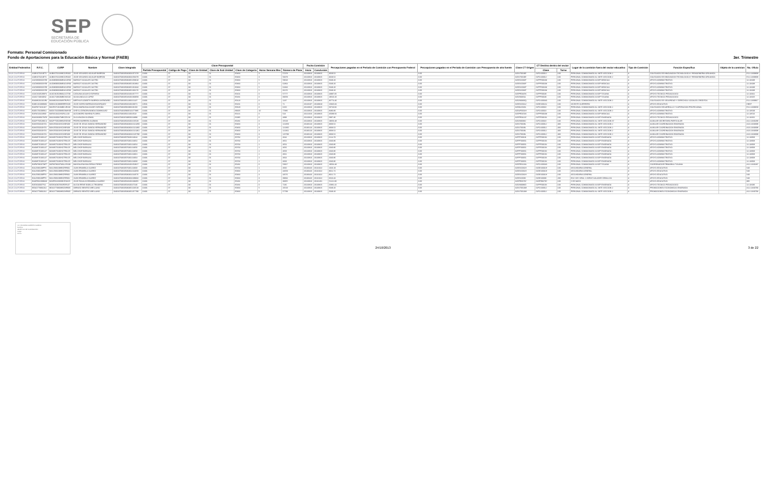SEP
SECRETARÍA DE
EDUCACIÓN PÚBLICA
Formato: Personal Comisionado
Fondo de Aportaciones para la Educación Básica y Normal (FAEB)
3er. Trimestre
| Entidad Federativa | R.F.C. | CURP | Nombre | Clave integrada | Clave Presupuestal | | | | | | | Fecha Comisión | | Percepciones pagadas en el Periodo de Comisión con Presupuesto Federal | Percepciones pagadas en el Periodo de Comisión con Presupuesto de otra fuente | Clave CT Origen | CT Destino dentro del sector | | Lugar de la comisión fuera del sector educativo | Tipo de Comisión | Función Específica | Objeto de la comision | No. Oficio |
| --- | --- | --- | --- | --- | --- | --- | --- | --- | --- | --- | --- | --- | --- | --- | --- | --- | --- | --- | --- | --- | --- | --- | --- |
| | | | | | Partida Presupuestal | Código de Pago | Clave de Unidad | Clave de Sub Unidad | Clave de Categoría | Horas Semana Mes | Número de Plaza | Inicio | Conclusión | | | | Clave | Turno | | | | | |
| BAJA CALIFORNIA | AUBS670213ET1 | AUBS670213HBCGRG03 | JOSE SEGUNDO AGUILAR BARRON | 10401070301E046303.057478 | 10401 | 07 | 03 | 01 | E0463 | 3 | 57478 | 20120816 | 20130815 | 3029.52 | 0.00 | 02DST0019E | 02FGS0001J | 100 | PERSONAL COMISIONADO AL SNTE SECCION 2 | A | COLEGIADO DE INNOVACION TECNOLOGICA Y REINGENIERIA ORGANICA | | E12-13/39808 |
| BAJA CALIFORNIA | AUBS670213ET1 | AUBS670213HBCGRG03 | JOSE SEGUNDO AGUILAR BARRON | 10401070301E046303.058479 | 10401 | 07 | 03 | 01 | E0463 | 3 | 58479 | 20120816 | 20130815 | 3029.52 | 0.00 | 02DST0019E | 02FGS0001J | 100 | PERSONAL COMISIONADO AL SNTE SECCION 2 | A | COLEGIADO DE INNOVACION TECNOLOGICA Y REINGENIERIA ORGANICA | | E12-13/39808 |
| BAJA CALIFORNIA | AUCM690603YE9 | AUCM690603MBSGSR00 | MARGOT AGUILAR CASTRO | 10401070301E036305.059018 | 10401 | 07 | 03 | 01 | E0363 | 5 | 59018 | 20120816 | 20130815 | 5049.20 | 0.00 | 02DES0033F | 02FPF0002M | 100 | PERSONAL COMISIONADO A ISEP MEXICALI | A | APOYO ADMINISTRATIVO | | 12-13/438 |
| BAJA CALIFORNIA | AUCM690603YE9 | AUCM690603MBSGSR00 | MARGOT AGUILAR CASTRO | 10401070301E036305.062864 | 10401 | 07 | 03 | 01 | E0363 | 5 | 62864 | 20120816 | 20130815 | 5049.20 | 0.00 | 02DES0033F | 02FPF0002M | 100 | PERSONAL COMISIONADO A ISEP MEXICALI | A | APOYO ADMINISTRATIVO | | 12-13/438 |
| BAJA CALIFORNIA | AUCM690603YE9 | AUCM690603MBSGSR00 | MARGOT AGUILAR CASTRO | 10401070301E036305.062843 | 10401 | 07 | 03 | 01 | E0363 | 5 | 62843 | 20120816 | 20130815 | 5049.20 | 0.00 | 02DES0033F | 02FPF0002M | 100 | PERSONAL COMISIONADO A ISEP MEXICALI | A | APOYO ADMINISTRATIVO | | 12-13/438 |
| BAJA CALIFORNIA | AUCM690603YE9 | AUCM690603MBSGSR00 | MARGOT AGUILAR CASTRO | 10401070301E036305.066276 | 10401 | 07 | 03 | 01 | E0363 | 5 | 66276 | 20120816 | 20130815 | 5049.20 | 0.00 | 02DES0033F | 02FPF0002M | 100 | PERSONAL COMISIONADO A ISEP MEXICALI | A | APOYO ADMINISTRATIVO | | 12-13/438 |
| BAJA CALIFORNIA | AUSC810529NF4 | AUSC810529MSLGCT09 | CATALINA AGUAYO ESPARZA | 10401070301E010100.057777 | 10401 | 07 | 03 | 01 | E0101 | 0 | 57777 | 20120816 | 20130815 | 43987.05 | 0.00 | 02DPR0445K | 02FPF0004K | 100 | PERSONAL COMISIONADO A ISEP TIJUANA | A | APOYO TECNICO PEDAGOGICO | | 12-13/341 |
| BAJA CALIFORNIA | AUSG710810IN2 | AUSG710810MBCNVL03 | SILVIA ANGULO LOPEZ | 10401070301E018100.083059 | 10401 | 07 | 03 | 01 | E0181 | 0 | 83059 | 20120816 | 20130815 | 19526.20 | 0.00 | 02DJN0354L | 02FPF0004K | 100 | PERSONAL COMISIONADO A ISEP TIJUANA | A | APOYO TECNICO PEDAGOGICO | | 12-13/425 |
| BAJA CALIFORNIA | BAAM620416UR4 | BAAM620416MNTRVR21 | MIRTHA ELIZABETH BARRIOS AVENDAÑO | 10401070301E012300.01237 | 10401 | 07 | 03 | 01 | E0123 | 0 | 1237 | 20120816 | 20130815 | 36774.40 | 0.00 | 02DJN0360Q | 02FGS0004G | 100 | PERSONAL COMISIONADO AL SNTE SECCION 2 | A | COLEGIADO DE SEGURIDAD Y DERECHOS SOCIALES CREDITOS | | E12-13/39917 |
| BAJA CALIFORNIA | BABG101088M82 | BABG101088HBRRDS06 | JOSE ISIDRO BARRAZA BOJORQUEZ | 10501070301E020100.00071 | 10501 | 07 | 03 | 01 | E0201 | 0 | 71 | 20120107 | 20130818 | 15845.84 | 0.00 | 02DES0011U | 02DES0011U | 100 | VICENTE GUERRERO | A | APOYO EDUCATIVO | | DBDF |
| BAJA CALIFORNIA | BACR671016JA7 | BACR671016MBCLRS03 | ROSA MARIA BALCAZAR CORONA | 10401070301E062900.06150 | 10401 | 07 | 03 | 01 | E0629 | 0 | 6150 | 20120816 | 20130815 | 58720.92 | 0.00 | 02DML0018L | 02FGS0002I | 100 | PERSONAL COMISIONADO AL SNTE SECCION 2 | A | COLEGIADO DESARROLLO Y SUPERACION PROFESIONAL | | E12-13/39659 |
| BAJA CALIFORNIA | BADS7010095K1 | BADS701009MBCNMH09 | SHEYLA DENORA BANDA DOMINGUEZ | 10401070401E900510.077885 | 10401 | 07 | 04 | 01 | E9005 | 10 | 77885 | 20120816 | 20130815 | 8480.80 | 0.00 | 02DUP0001H | 02FGS0002I | 100 | PERSONAL COMISIONADO AL SNTE SECCION 2 | A | APOYO ADMINISTRATIVO | | 12-13/549 |
| BAJA CALIFORNIA | BAFA510422B69 | BAFA510422HGRLLL03 | ALEJANDRO BAHENA FLORES | 10401070301E022100.0523 | 10401 | 07 | 03 | 01 | E0221 | 0 | 523 | 20121016 | 20130815 | 45689.56 | 0.00 | 02DPR0153X | 02FPF0002M | 100 | PERSONAL COMISIONADO A ISEP MEXICALI | A | APOYO ADMINISTRATIVO | | 12-13/516 |
| BAJA CALIFORNIA | BAGO630927NF8 | BAGO630927MBCZZL04 | OLGA BAZAN GUZMAN | 10401070301E198500.04898 | 10401 | 07 | 03 | 01 | E1985 | 0 | 4898 | 20120816 | 20130815 | 5997.36 | 0.00 | 02DPR0422Z | 02FPF0001N | 100 | PERSONAL COMISIONADO A ISEP ENSENADA | A | APOYO TECNICO PEDAGOGICO | | 12-13/262 |
| BAJA CALIFORNIA | BAGP750529KC4 | BAGP750529HBCRZD09 | PEDRO BARRERA GUZMAN | 10401070301E028100.015529 | 10401 | 07 | 03 | 01 | E0281 | 0 | 15529 | 20120816 | 20130815 | 19650.48 | 0.00 | 02DJN0688J | 02FGS0002I | 100 | PERSONAL COMISIONADO AL SNTE SECCION 37 | A | AUXILIAR SECRETARIA PARTICULAR | | A12-13/40288 |
| BAJA CALIFORNIA | BAHJ550316H7A | BAHJ550316HCSNRS08 | JOSE DE JESUS BANDA HERNANDEZ | 10401070301E046303.0121359 | 10401 | 07 | 03 | 01 | E0463 | 3 | 121359 | 20130123 | 20130815 | 3068.52 | 0.00 | 02DST0029L | 02FGS0001J | 400 | PERSONAL COMISIONADO AL SNTE SECCION 2 | A | AUXILIAR COORDINACION ENSENADA | | A13-13/43698 |
| BAJA CALIFORNIA | BAHJ550316H7A | BAHJ550316HCSNRS08 | JOSE DE JESUS BANDA HERNANDEZ | 10401070301E046303.0121360 | 10401 | 07 | 03 | 01 | E0463 | 3 | 121360 | 20130123 | 20130815 | 3068.52 | 0.00 | 02DST0029L | 02FGS0001J | 400 | PERSONAL COMISIONADO AL SNTE SECCION 2 | A | AUXILIAR COORDINACION ENSENADA | | A13-13/43698 |
| BAJA CALIFORNIA | BAHJ550316H7A | BAHJ550316HCSNRS08 | JOSE DE JESUS BANDA HERNANDEZ | 10401070301E046303.0121361 | 10401 | 07 | 03 | 01 | E0463 | 3 | 121361 | 20130123 | 20130815 | 3068.52 | 0.00 | 02DST0029L | 02FGS0001J | 400 | PERSONAL COMISIONADO AL SNTE SECCION 2 | A | AUXILIAR COORDINACION ENSENADA | | A13-13/43698 |
| BAJA CALIFORNIA | BAHJ550316H7A | BAHJ550316HCSNRS08 | JOSE DE JESUS BANDA HERNANDEZ | 10401070301E046303.0125798 | 10401 | 07 | 03 | 01 | E0463 | 3 | 125798 | 20130123 | 20130815 | 3068.52 | 0.00 | 02DST0029L | 02FGS0001J | 400 | PERSONAL COMISIONADO AL SNTE SECCION 2 | A | AUXILIAR COORDINACION ENSENADA | | A13-13/43698 |
| BAJA CALIFORNIA | BAXM570106U27 | BAXM570106HGTRXL05 | MELCHOR BARAJAS | 10401070301E079206.04644 | 10401 | 07 | 03 | 01 | E0792 | 6 | 4644 | 20120816 | 20130815 | 6114.78 | 0.00 | 02FPF0001N | 02FPF0001N | 100 | PERSONAL COMISIONADO A ISEP ENSENADA | A | APOYO ADMINISTRATIVO | | 12-13/068 |
| BAJA CALIFORNIA | BAXM570106U27 | BAXM570106HGTRXL05 | MELCHOR BARAJAS | 10401070301E076302.04652 | 10401 | 07 | 03 | 01 | E0763 | 2 | 4652 | 20120816 | 20130815 | 2040.86 | 0.00 | 02FPF0005G | 02FPF0001N | 100 | PERSONAL COMISIONADO A ISEP ENSENADA | A | APOYO ADMINISTRATIVO | | 12-13/068 |
| BAJA CALIFORNIA | BAXM570106U27 | BAXM570106HGTRXL05 | MELCHOR BARAJAS | 10401070301E076302.04654 | 10401 | 07 | 03 | 01 | E0763 | 2 | 4654 | 20120816 | 20130815 | 2040.86 | 0.00 | 02FPF0005G | 02FPF0001N | 100 | PERSONAL COMISIONADO A ISEP ENSENADA | A | APOYO ADMINISTRATIVO | | 12-13/068 |
| BAJA CALIFORNIA | BAXM570106U27 | BAXM570106HGTRXL05 | MELCHOR BARAJAS | 10401070301E076302.04656 | 10401 | 07 | 03 | 01 | E0763 | 2 | 4656 | 20120816 | 20130815 | 2040.86 | 0.00 | 02FPF0005G | 02FPF0001N | 100 | PERSONAL COMISIONADO A ISEP ENSENADA | A | APOYO ADMINISTRATIVO | | 12-13/068 |
| BAJA CALIFORNIA | BAXM570106U27 | BAXM570106HGTRXL05 | MELCHOR BARAJAS | 10401070301E076302.04658 | 10401 | 07 | 03 | 01 | E0763 | 2 | 4658 | 20120816 | 20130815 | 2040.86 | 0.00 | 02FPF0005G | 02FPF0001N | 100 | PERSONAL COMISIONADO A ISEP ENSENADA | A | APOYO ADMINISTRATIVO | | 12-13/068 |
| BAJA CALIFORNIA | BAXM570106U27 | BAXM570106HGTRXL05 | MELCHOR BARAJAS | 10401070301E076302.04661 | 10401 | 07 | 03 | 01 | E0763 | 2 | 4661 | 20120816 | 20130815 | 2040.86 | 0.00 | 02FPF0005G | 02FPF0001N | 100 | PERSONAL COMISIONADO A ISEP ENSENADA | A | APOYO ADMINISTRATIVO | | 12-13/068 |
| BAJA CALIFORNIA | BAXM570106U27 | BAXM570106HGTRXL05 | MELCHOR BARAJAS | 10401070301E076302.04664 | 10401 | 07 | 03 | 01 | E0763 | 2 | 4664 | 20120816 | 20130815 | 2040.86 | 0.00 | 02FPF0005G | 02FPF0001N | 100 | PERSONAL COMISIONADO A ISEP ENSENADA | A | APOYO ADMINISTRATIVO | | 12-13/068 |
| BAJA CALIFORNIA | BAXM570106U27 | BAXM570106HGTRXL05 | MELCHOR BARAJAS | 10401070301E076302.04668 | 10401 | 07 | 03 | 01 | E0763 | 2 | 4668 | 20120816 | 20130815 | 2040.86 | 0.00 | 02FPF0005G | 02FPF0001N | 100 | PERSONAL COMISIONADO A ISEP ENSENADA | A | APOYO ADMINISTRATIVO | | 12-13/068 |
| BAJA CALIFORNIA | BAPM780207MF7 | BAPM780207MSLLRG09 | MAGDALENA BALDERAS PEREZ | 10401070301E028100.053917 | 10401 | 07 | 03 | 01 | E0281 | 0 | 53917 | 20120816 | 20130815 | 19504.48 | 0.00 | 02DPR0223A | 02FGS0004G | 100 | PERSONAL COMISIONADO A ISEP TIJUANA | A | COORDINADOR PRIMARIAS TIJUANA | | A12-13/40287 |
| BAJA CALIFORNIA | BASJ580109PP3 | BASJ580109HBCRRN01 | JUAN BRAMBILA SUAREZ | 10401070301E076301.04660 | 10401 | 07 | 03 | 01 | E0763 | 1 | 4660 | 20130426 | 20131022 | 1020.19 | 0.00 | 02DES0031H | 02DES0031H | 100 | SECUNDARIA GENERAL | A | APOYO EDUCATIVO | | 540 |
| BAJA CALIFORNIA | BASJ580109PP3 | BASJ580109HBCRRN01 | JUAN BRAMBILA SUAREZ | 10401070301E036304.044659 | 10401 | 07 | 03 | 01 | E0363 | 4 | 44659 | 20130426 | 20131022 | 8021.72 | 0.00 | 02DES0031H | 02DES0031H | 100 | SECUNDARIA GENERAL | A | APOYO EDUCATIVO | | 540 |
| BAJA CALIFORNIA | BASJ580109PP3 | BASJ580109HBCRRN01 | JUAN BRAMBILA SUAREZ | 10401070301E036304.044576 | 10401 | 07 | 03 | 01 | E0363 | 4 | 44576 | 20130426 | 20131022 | 8021.72 | 0.00 | 02DES0031H | 02DES0031H | 100 | SECUNDARIA GENERAL | A | APOYO EDUCATIVO | | 540 |
| BAJA CALIFORNIA | BASJ580109PP3 | BASJ580109HBCRRN01 | JUAN BRAMBILA SUAREZ | 10401070301E036303.039834 | 10401 | 07 | 03 | 01 | E0363 | 3 | 39834 | 20130426 | 20131022 | 6016.34 | 0.00 | 02DES0008I | 02DES0008I | 200 | ESC SEC GRAL 2 JORGE SALAZAR CEBALLOS | A | APOYO EDUCATIVO | | 540 |
| BAJA CALIFORNIA | BAXR561008MS8 | BAXR561008HBCRXS05 | JOSE ROSALIO BRAMBILA SUAREZ | 10401070301E028100.038355 | 10401 | 07 | 03 | 01 | E0281 | 0 | 38355 | 20120816 | 20131201 | 51121.00 | 0.00 | 02DPR0679Y | 02DPR0679Y | 100 | 5 DE MAYO | A | APOYO EDUCATIVO | | 805 |
| BAJA CALIFORNIA | BATA540307F41 | BATA540307MSRDRL07 | ALICIA IRENE BADILLA TRASBINA | 10401070301E018100.07246 | 10401 | 07 | 03 | 01 | E0181 | 0 | 7246 | 20120816 | 20130815 | 25881.42 | 0.00 | 02DJN0086D | 02FPF0001N | 100 | PERSONAL COMISIONADO A ISEP ENSENADA | A | APOYO TECNICO PEDAGOGICO | | 12-13/436 |
| BAJA CALIFORNIA | BEAO770803JS2 | BEAO770803HBCNRB05 | OBRADO BENITEZ ARELLANO | 10401070301E036305.026519 | 10401 | 07 | 03 | 01 | E0363 | 5 | 26519 | 20120816 | 20130815 | 5049.20 | 0.00 | 02DST0013M | 02FGS0001J | 100 | PERSONAL COMISIONADO AL SNTE SECCION 2 | A | PROMOCIONES ECONOMICAS ENSENADA | | A12-13/40793 |
| BAJA CALIFORNIA | BEAO770803JS2 | BEAO770803HBCNRB05 | OBRADO BENITEZ ARELLANO | 10401070301E036305.057799 | 10401 | 07 | 03 | 01 | E0363 | 5 | 57799 | 20120816 | 20130815 | 5049.20 | 0.00 | 02DST0013M | 02FGS0001J | 100 | PERSONAL COMISIONADO AL SNTE SECCION 2 | A | PROMOCIONES ECONOMICAS ENSENADA | | A12-13/40793 |
LIC. RICARDO ALBERTO GARCIA
Nombre
OBJETIVO DE ILUMINACIÓN
Cargo
Firma
24/10/2013 3 de 22